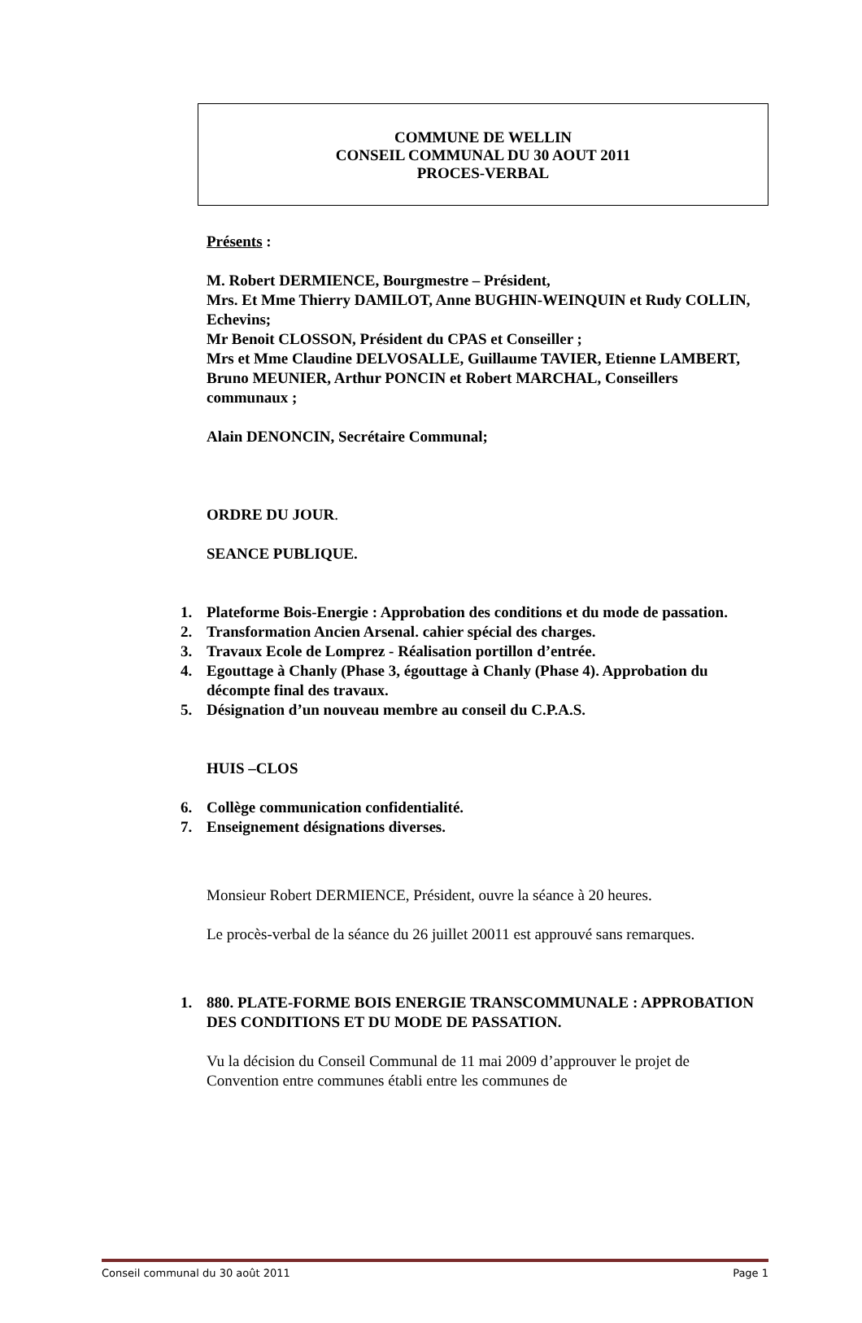COMMUNE DE WELLIN
CONSEIL COMMUNAL DU 30 AOUT 2011
PROCES-VERBAL
Présents :
M. Robert DERMIENCE, Bourgmestre – Président,
Mrs. Et Mme Thierry DAMILOT, Anne BUGHIN-WEINQUIN et Rudy COLLIN, Echevins;
Mr Benoit CLOSSON, Président du CPAS et Conseiller ;
Mrs et Mme Claudine DELVOSALLE, Guillaume TAVIER, Etienne LAMBERT, Bruno MEUNIER, Arthur PONCIN et Robert MARCHAL, Conseillers communaux ;
Alain DENONCIN, Secrétaire Communal;
ORDRE DU JOUR.
SEANCE PUBLIQUE.
1. Plateforme Bois-Energie : Approbation des conditions et du mode de passation.
2. Transformation Ancien Arsenal. cahier spécial des charges.
3. Travaux Ecole de Lomprez - Réalisation portillon d’entrée.
4. Egouttage à Chanly (Phase 3, égouttage à Chanly (Phase 4). Approbation du décompte final des travaux.
5. Désignation d’un nouveau membre au conseil du C.P.A.S.
HUIS –CLOS
6. Collège communication confidentialité.
7. Enseignement désignations diverses.
Monsieur Robert DERMIENCE, Président, ouvre la séance à 20 heures.
Le procès-verbal de la séance du 26 juillet 20011 est approuvé sans remarques.
1. 880. PLATE-FORME BOIS ENERGIE TRANSCOMMUNALE : APPROBATION DES CONDITIONS ET DU MODE DE PASSATION.
Vu la décision du Conseil Communal de 11 mai 2009 d’approuver le projet de Convention entre communes établi entre les communes de
Conseil communal du 30 août 2011 Page 1